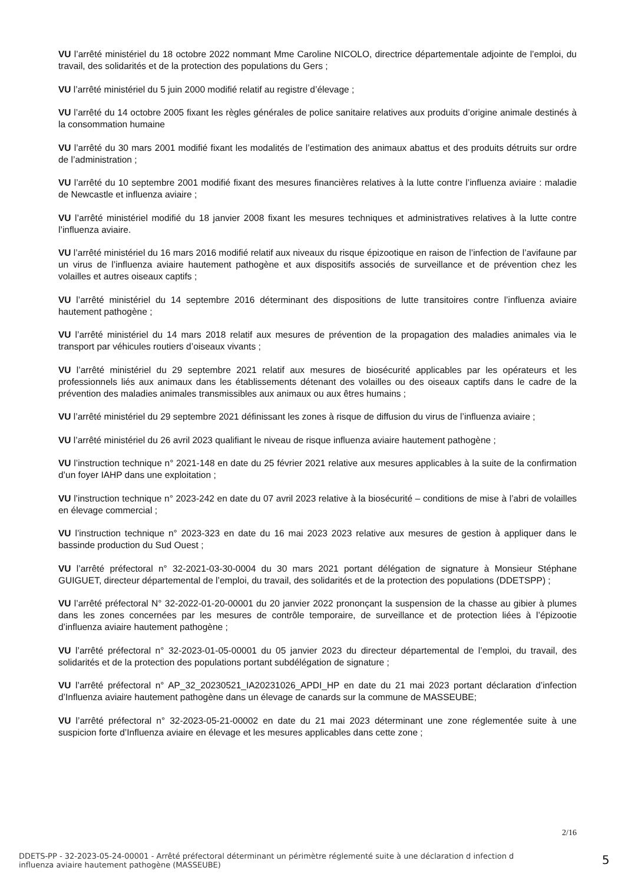VU l’arrêté ministériel du 18 octobre 2022 nommant Mme Caroline NICOLO, directrice départementale adjointe de l’emploi, du travail, des solidarités et de la protection des populations du Gers ;
VU l’arrêté ministériel du 5 juin 2000 modifié relatif au registre d’élevage ;
VU l’arrêté du 14 octobre 2005 fixant les règles générales de police sanitaire relatives aux produits d’origine animale destinés à la consommation humaine
VU l’arrêté du 30 mars 2001 modifié fixant les modalités de l’estimation des animaux abattus et des produits détruits sur ordre de l’administration ;
VU l’arrêté du 10 septembre 2001 modifié fixant des mesures financières relatives à la lutte contre l’influenza aviaire : maladie de Newcastle et influenza aviaire ;
VU l’arrêté ministériel modifié du 18 janvier 2008 fixant les mesures techniques et administratives relatives à la lutte contre l’influenza aviaire.
VU l’arrêté ministériel du 16 mars 2016 modifié relatif aux niveaux du risque épizootique en raison de l’infection de l’avifaune par un virus de l’influenza aviaire hautement pathogène et aux dispositifs associés de surveillance et de prévention chez les volailles et autres oiseaux captifs ;
VU l’arrêté ministériel du 14 septembre 2016 déterminant des dispositions de lutte transitoires contre l’influenza aviaire hautement pathogène ;
VU l’arrêté ministériel du 14 mars 2018 relatif aux mesures de prévention de la propagation des maladies animales via le transport par véhicules routiers d’oiseaux vivants ;
VU l’arrêté ministériel du 29 septembre 2021 relatif aux mesures de biosécurité applicables par les opérateurs et les professionnels liés aux animaux dans les établissements détenant des volailles ou des oiseaux captifs dans le cadre de la prévention des maladies animales transmissibles aux animaux ou aux êtres humains ;
VU l’arrêté ministériel du 29 septembre 2021 définissant les zones à risque de diffusion du virus de l’influenza aviaire ;
VU l’arrêté ministériel du 26 avril 2023 qualifiant le niveau de risque influenza aviaire hautement pathogène ;
VU l’instruction technique n° 2021-148 en date du 25 février 2021 relative aux mesures applicables à la suite de la confirmation d’un foyer IAHP dans une exploitation ;
VU l’instruction technique n° 2023-242 en date du 07 avril 2023 relative à la biosécurité – conditions de mise à l’abri de volailles en élevage commercial ;
VU l’instruction technique n° 2023-323 en date du 16 mai 2023 2023 relative aux mesures de gestion à appliquer dans le bassinde production du Sud Ouest ;
VU l’arrêté préfectoral n° 32-2021-03-30-0004 du 30 mars 2021 portant délégation de signature à Monsieur Stéphane GUIGUET, directeur départemental de l’emploi, du travail, des solidarités et de la protection des populations (DDETSPP) ;
VU l’arrêté préfectoral N° 32-2022-01-20-00001 du 20 janvier 2022 prononçant la suspension de la chasse au gibier à plumes dans les zones concernées par les mesures de contrôle temporaire, de surveillance et de protection liées à l’épizootie d’influenza aviaire hautement pathogène ;
VU l’arrêté préfectoral n° 32-2023-01-05-00001 du 05 janvier 2023 du directeur départemental de l’emploi, du travail, des solidarités et de la protection des populations portant subdélégation de signature ;
VU l’arrêté préfectoral n° AP_32_20230521_IA20231026_APDI_HP en date du 21 mai 2023 portant déclaration d’infection d’Influenza aviaire hautement pathogène dans un élevage de canards sur la commune de MASSEUBE;
VU l’arrêté préfectoral n° 32-2023-05-21-00002 en date du 21 mai 2023 déterminant une zone réglementée suite à une suspicion forte d’Influenza aviaire en élevage et les mesures applicables dans cette zone ;
2/16
DDETS-PP - 32-2023-05-24-00001 - Arrêté préfectoral déterminant un périmètre réglementé suite à une déclaration d infection d influenza aviaire hautement pathogène (MASSEUBE)
5